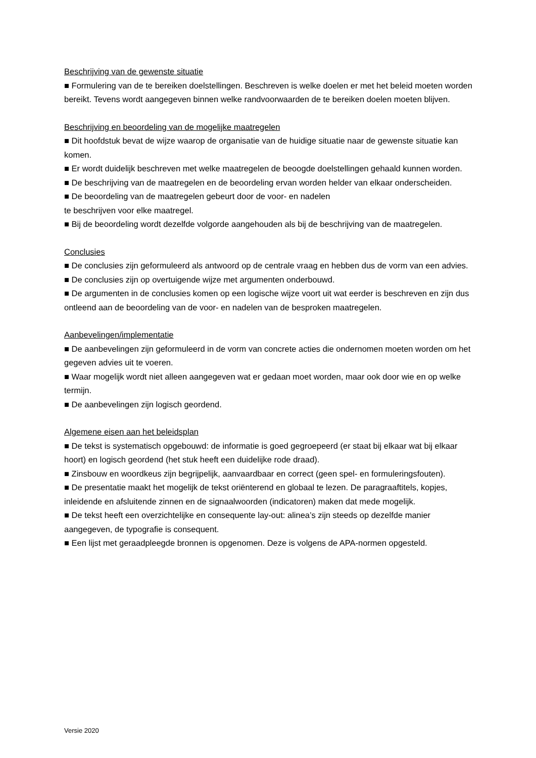Beschrijving van de gewenste situatie
■ Formulering van de te bereiken doelstellingen. Beschreven is welke doelen er met het beleid moeten worden bereikt. Tevens wordt aangegeven binnen welke randvoorwaarden de te bereiken doelen moeten blijven.
Beschrijving en beoordeling van de mogelijke maatregelen
■ Dit hoofdstuk bevat de wijze waarop de organisatie van de huidige situatie naar de gewenste situatie kan komen.
■ Er wordt duidelijk beschreven met welke maatregelen de beoogde doelstellingen gehaald kunnen worden.
■ De beschrijving van de maatregelen en de beoordeling ervan worden helder van elkaar onderscheiden.
■ De beoordeling van de maatregelen gebeurt door de voor- en nadelen
te beschrijven voor elke maatregel.
■ Bij de beoordeling wordt dezelfde volgorde aangehouden als bij de beschrijving van de maatregelen.
Conclusies
■ De conclusies zijn geformuleerd als antwoord op de centrale vraag en hebben dus de vorm van een advies.
■ De conclusies zijn op overtuigende wijze met argumenten onderbouwd.
■ De argumenten in de conclusies komen op een logische wijze voort uit wat eerder is beschreven en zijn dus ontleend aan de beoordeling van de voor- en nadelen van de besproken maatregelen.
Aanbevelingen/implementatie
■ De aanbevelingen zijn geformuleerd in de vorm van concrete acties die ondernomen moeten worden om het gegeven advies uit te voeren.
■ Waar mogelijk wordt niet alleen aangegeven wat er gedaan moet worden, maar ook door wie en op welke termijn.
■ De aanbevelingen zijn logisch geordend.
Algemene eisen aan het beleidsplan
■ De tekst is systematisch opgebouwd: de informatie is goed gegroepeerd (er staat bij elkaar wat bij elkaar hoort) en logisch geordend (het stuk heeft een duidelijke rode draad).
■ Zinsbouw en woordkeus zijn begrijpelijk, aanvaardbaar en correct (geen spel- en formuleringsfouten).
■ De presentatie maakt het mogelijk de tekst oriënterend en globaal te lezen. De paragraaftitels, kopjes, inleidende en afsluitende zinnen en de signaalwoorden (indicatoren) maken dat mede mogelijk.
■ De tekst heeft een overzichtelijke en consequente lay-out: alinea’s zijn steeds op dezelfde manier aangegeven, de typografie is consequent.
■ Een lijst met geraadpleegde bronnen is opgenomen. Deze is volgens de APA-normen opgesteld.
Versie 2020